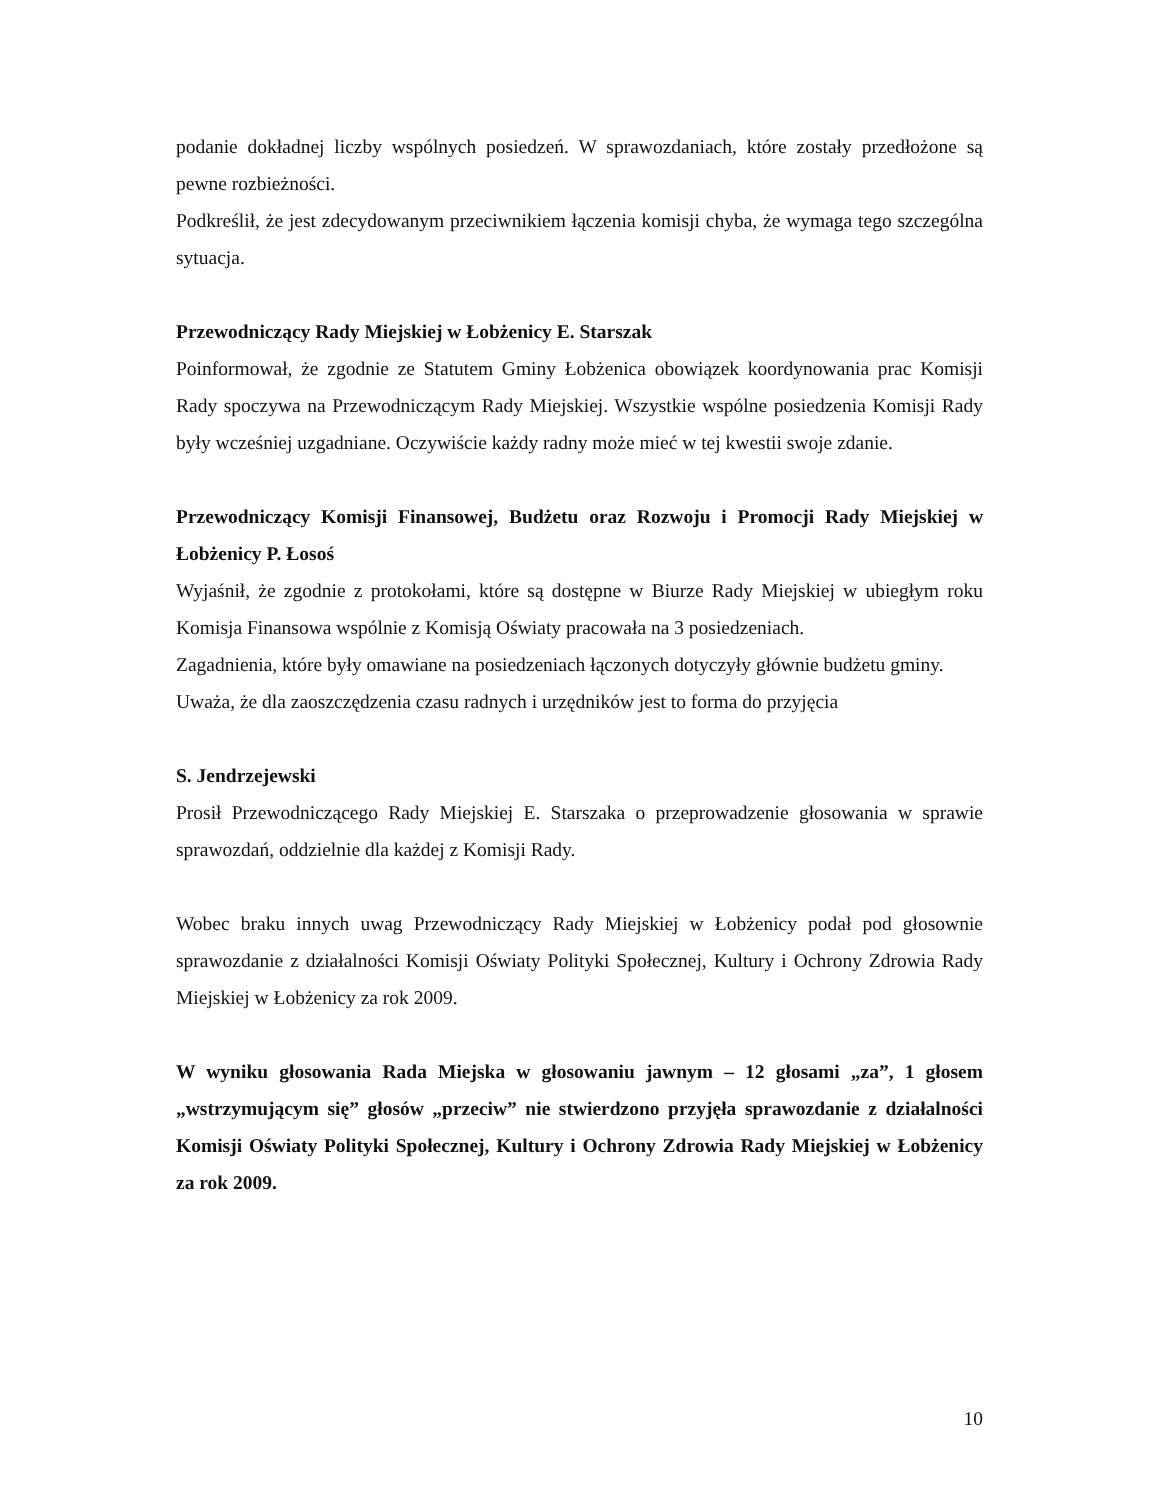podanie dokładnej liczby wspólnych posiedzeń. W sprawozdaniach, które zostały przedłożone są pewne rozbieżności.
Podkreślił, że jest zdecydowanym przeciwnikiem łączenia komisji chyba, że wymaga tego szczególna sytuacja.
Przewodniczący Rady Miejskiej w Łobżenicy E. Starszak
Poinformował, że zgodnie ze Statutem Gminy Łobżenica obowiązek koordynowania prac Komisji Rady spoczywa na Przewodniczącym Rady Miejskiej. Wszystkie wspólne posiedzenia Komisji Rady były wcześniej uzgadniane. Oczywiście każdy radny może mieć w tej kwestii swoje zdanie.
Przewodniczący Komisji Finansowej, Budżetu oraz Rozwoju i Promocji Rady Miejskiej w Łobżenicy P. Łosoś
Wyjaśnił, że zgodnie z protokołami, które są dostępne w Biurze Rady Miejskiej w ubiegłym roku Komisja Finansowa wspólnie z Komisją Oświaty pracowała na 3 posiedzeniach.
Zagadnienia, które były omawiane na posiedzeniach łączonych dotyczyły głównie budżetu gminy.
Uważa, że dla zaoszczędzenia czasu radnych i urzędników jest to forma do przyjęcia
S. Jendrzejewski
Prosił Przewodniczącego Rady Miejskiej E. Starszaka o przeprowadzenie głosowania w sprawie sprawozdań, oddzielnie dla każdej z Komisji Rady.
Wobec braku innych uwag Przewodniczący Rady Miejskiej w Łobżenicy podał pod głosownie sprawozdanie z działalności Komisji Oświaty Polityki Społecznej, Kultury i Ochrony Zdrowia Rady Miejskiej w Łobżenicy za rok 2009.
W wyniku głosowania Rada Miejska w głosowaniu jawnym – 12 głosami „za”, 1 głosem „wstrzymującym się” głosów „przeciw” nie stwierdzono przyjęła sprawozdanie z działalności Komisji Oświaty Polityki Społecznej, Kultury i Ochrony Zdrowia Rady Miejskiej w Łobżenicy za rok 2009.
10